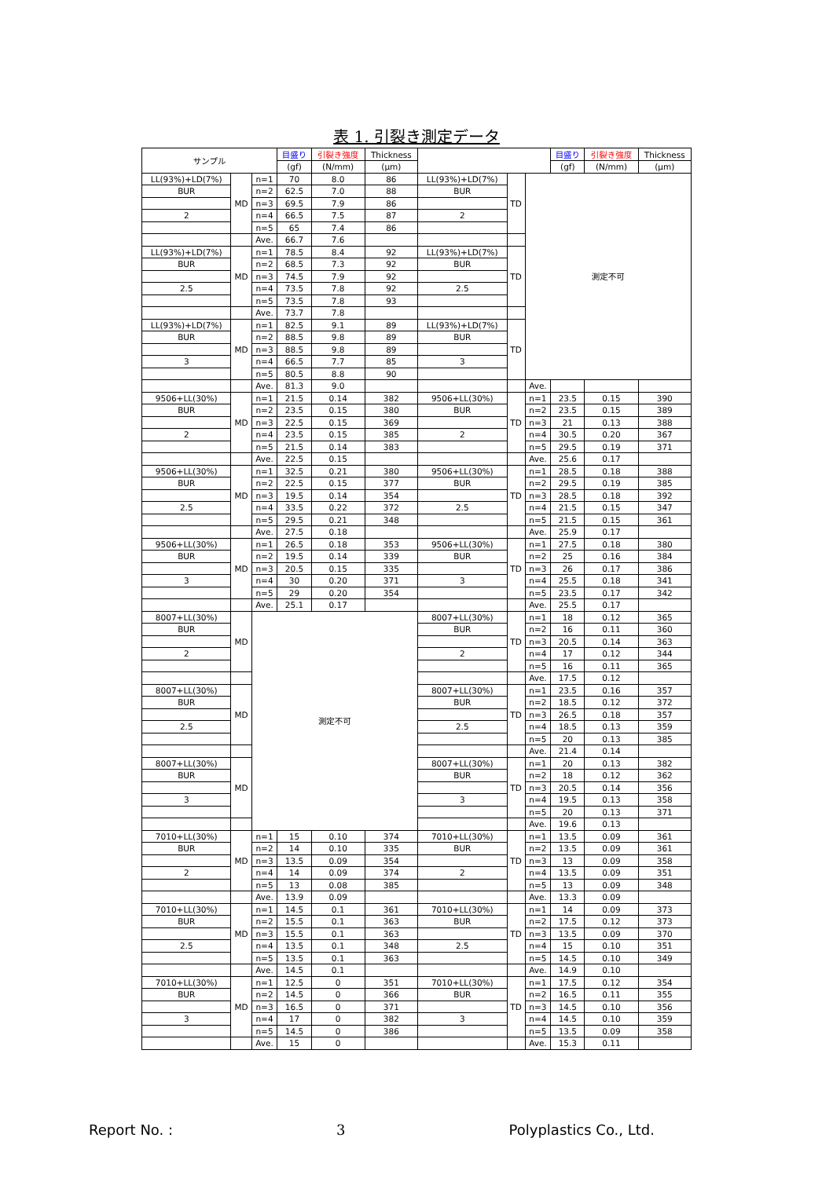表 1. 引裂き測定データ
| サンプル | | | 目盛り | 引裂き強度 | Thickness | | | | 目盛り | 引裂き強度 | Thickness |
| --- | --- | --- | --- | --- | --- | --- | --- | --- | --- | --- | --- |
| | | | (gf) | (N/mm) | (μm) | | | | (gf) | (N/mm) | (μm) |
| LL(93%)+LD(7%) | MD | n=1 | 70 | 8.0 | 86 | LL(93%)+LD(7%) | TD | 測定不可 | | | |
| BUR | | n=2 | 62.5 | 7.0 | 88 | BUR | | | | | |
| | | n=3 | 69.5 | 7.9 | 86 | | | | | | |
| 2 | | n=4 | 66.5 | 7.5 | 87 | 2 | | | | | |
| | | n=5 | 65 | 7.4 | 86 | | | | | | |
| | | Ave. | 66.7 | 7.6 | | | | | | | |
| LL(93%)+LD(7%) | MD | n=1 | 78.5 | 8.4 | 92 | LL(93%)+LD(7%) | TD | | | | |
| BUR | | n=2 | 68.5 | 7.3 | 92 | BUR | | | | | |
| | | n=3 | 74.5 | 7.9 | 92 | | | | | | |
| 2.5 | | n=4 | 73.5 | 7.8 | 92 | 2.5 | | | | | |
| | | n=5 | 73.5 | 7.8 | 93 | | | | | | |
| | | Ave. | 73.7 | 7.8 | | | | | | | |
| LL(93%)+LD(7%) | MD | n=1 | 82.5 | 9.1 | 89 | LL(93%)+LD(7%) | TD | | | | |
| BUR | | n=2 | 88.5 | 9.8 | 89 | BUR | | | | | |
| | | n=3 | 88.5 | 9.8 | 89 | | | | | | |
| 3 | | n=4 | 66.5 | 7.7 | 85 | 3 | | | | | |
| | | n=5 | 80.5 | 8.8 | 90 | | | | | | |
| | | Ave. | 81.3 | 9.0 | | | | Ave. | | | |
| 9506+LL(30%) | MD | n=1 | 21.5 | 0.14 | 382 | 9506+LL(30%) | TD | n=1 | 23.5 | 0.15 | 390 |
| BUR | | n=2 | 23.5 | 0.15 | 380 | BUR | | n=2 | 23.5 | 0.15 | 389 |
| | | n=3 | 22.5 | 0.15 | 369 | | | n=3 | 21 | 0.13 | 388 |
| 2 | | n=4 | 23.5 | 0.15 | 385 | 2 | | n=4 | 30.5 | 0.20 | 367 |
| | | n=5 | 21.5 | 0.14 | 383 | | | n=5 | 29.5 | 0.19 | 371 |
| | | Ave. | 22.5 | 0.15 | | | | Ave. | 25.6 | 0.17 | |
| 9506+LL(30%) | MD | n=1 | 32.5 | 0.21 | 380 | 9506+LL(30%) | TD | n=1 | 28.5 | 0.18 | 388 |
| BUR | | n=2 | 22.5 | 0.15 | 377 | BUR | | n=2 | 29.5 | 0.19 | 385 |
| | | n=3 | 19.5 | 0.14 | 354 | | | n=3 | 28.5 | 0.18 | 392 |
| 2.5 | | n=4 | 33.5 | 0.22 | 372 | 2.5 | | n=4 | 21.5 | 0.15 | 347 |
| | | n=5 | 29.5 | 0.21 | 348 | | | n=5 | 21.5 | 0.15 | 361 |
| | | Ave. | 27.5 | 0.18 | | | | Ave. | 25.9 | 0.17 | |
| 9506+LL(30%) | MD | n=1 | 26.5 | 0.18 | 353 | 9506+LL(30%) | TD | n=1 | 27.5 | 0.18 | 380 |
| BUR | | n=2 | 19.5 | 0.14 | 339 | BUR | | n=2 | 25 | 0.16 | 384 |
| | | n=3 | 20.5 | 0.15 | 335 | | | n=3 | 26 | 0.17 | 386 |
| 3 | | n=4 | 30 | 0.20 | 371 | 3 | | n=4 | 25.5 | 0.18 | 341 |
| | | n=5 | 29 | 0.20 | 354 | | | n=5 | 23.5 | 0.17 | 342 |
| | | Ave. | 25.1 | 0.17 | | | | Ave. | 25.5 | 0.17 | |
| 8007+LL(30%) | MD | 測定不可 | | | | 8007+LL(30%) | TD | n=1 | 18 | 0.12 | 365 |
| BUR | | | | | | BUR | | n=2 | 16 | 0.11 | 360 |
| | | | | | | | | n=3 | 20.5 | 0.14 | 363 |
| 2 | | | | | | 2 | | n=4 | 17 | 0.12 | 344 |
| | | | | | | | | n=5 | 16 | 0.11 | 365 |
| | | | | | | | | Ave. | 17.5 | 0.12 | |
| 8007+LL(30%) | MD | | | | | 8007+LL(30%) | TD | n=1 | 23.5 | 0.16 | 357 |
| BUR | | | | | | BUR | | n=2 | 18.5 | 0.12 | 372 |
| | | | | | | | | n=3 | 26.5 | 0.18 | 357 |
| 2.5 | | | | | | 2.5 | | n=4 | 18.5 | 0.13 | 359 |
| | | | | | | | | n=5 | 20 | 0.13 | 385 |
| | | | | | | | | Ave. | 21.4 | 0.14 | |
| 8007+LL(30%) | MD | | | | | 8007+LL(30%) | TD | n=1 | 20 | 0.13 | 382 |
| BUR | | | | | | BUR | | n=2 | 18 | 0.12 | 362 |
| | | | | | | | | n=3 | 20.5 | 0.14 | 356 |
| 3 | | | | | | 3 | | n=4 | 19.5 | 0.13 | 358 |
| | | | | | | | | n=5 | 20 | 0.13 | 371 |
| | | | | | | | | Ave. | 19.6 | 0.13 | |
| 7010+LL(30%) | MD | n=1 | 15 | 0.10 | 374 | 7010+LL(30%) | TD | n=1 | 13.5 | 0.09 | 361 |
| BUR | | n=2 | 14 | 0.10 | 335 | BUR | | n=2 | 13.5 | 0.09 | 361 |
| | | n=3 | 13.5 | 0.09 | 354 | | | n=3 | 13 | 0.09 | 358 |
| 2 | | n=4 | 14 | 0.09 | 374 | 2 | | n=4 | 13.5 | 0.09 | 351 |
| | | n=5 | 13 | 0.08 | 385 | | | n=5 | 13 | 0.09 | 348 |
| | | Ave. | 13.9 | 0.09 | | | | Ave. | 13.3 | 0.09 | |
| 7010+LL(30%) | MD | n=1 | 14.5 | 0.1 | 361 | 7010+LL(30%) | TD | n=1 | 14 | 0.09 | 373 |
| BUR | | n=2 | 15.5 | 0.1 | 363 | BUR | | n=2 | 17.5 | 0.12 | 373 |
| | | n=3 | 15.5 | 0.1 | 363 | | | n=3 | 13.5 | 0.09 | 370 |
| 2.5 | | n=4 | 13.5 | 0.1 | 348 | 2.5 | | n=4 | 15 | 0.10 | 351 |
| | | n=5 | 13.5 | 0.1 | 363 | | | n=5 | 14.5 | 0.10 | 349 |
| | | Ave. | 14.5 | 0.1 | | | | Ave. | 14.9 | 0.10 | |
| 7010+LL(30%) | MD | n=1 | 12.5 | 0 | 351 | 7010+LL(30%) | TD | n=1 | 17.5 | 0.12 | 354 |
| BUR | | n=2 | 14.5 | 0 | 366 | BUR | | n=2 | 16.5 | 0.11 | 355 |
| | | n=3 | 16.5 | 0 | 371 | | | n=3 | 14.5 | 0.10 | 356 |
| 3 | | n=4 | 17 | 0 | 382 | 3 | | n=4 | 14.5 | 0.10 | 359 |
| | | n=5 | 14.5 | 0 | 386 | | | n=5 | 13.5 | 0.09 | 358 |
| | | Ave. | 15 | 0 | | | | Ave. | 15.3 | 0.11 | |
Report No. : 3 Polyplastics Co., Ltd.